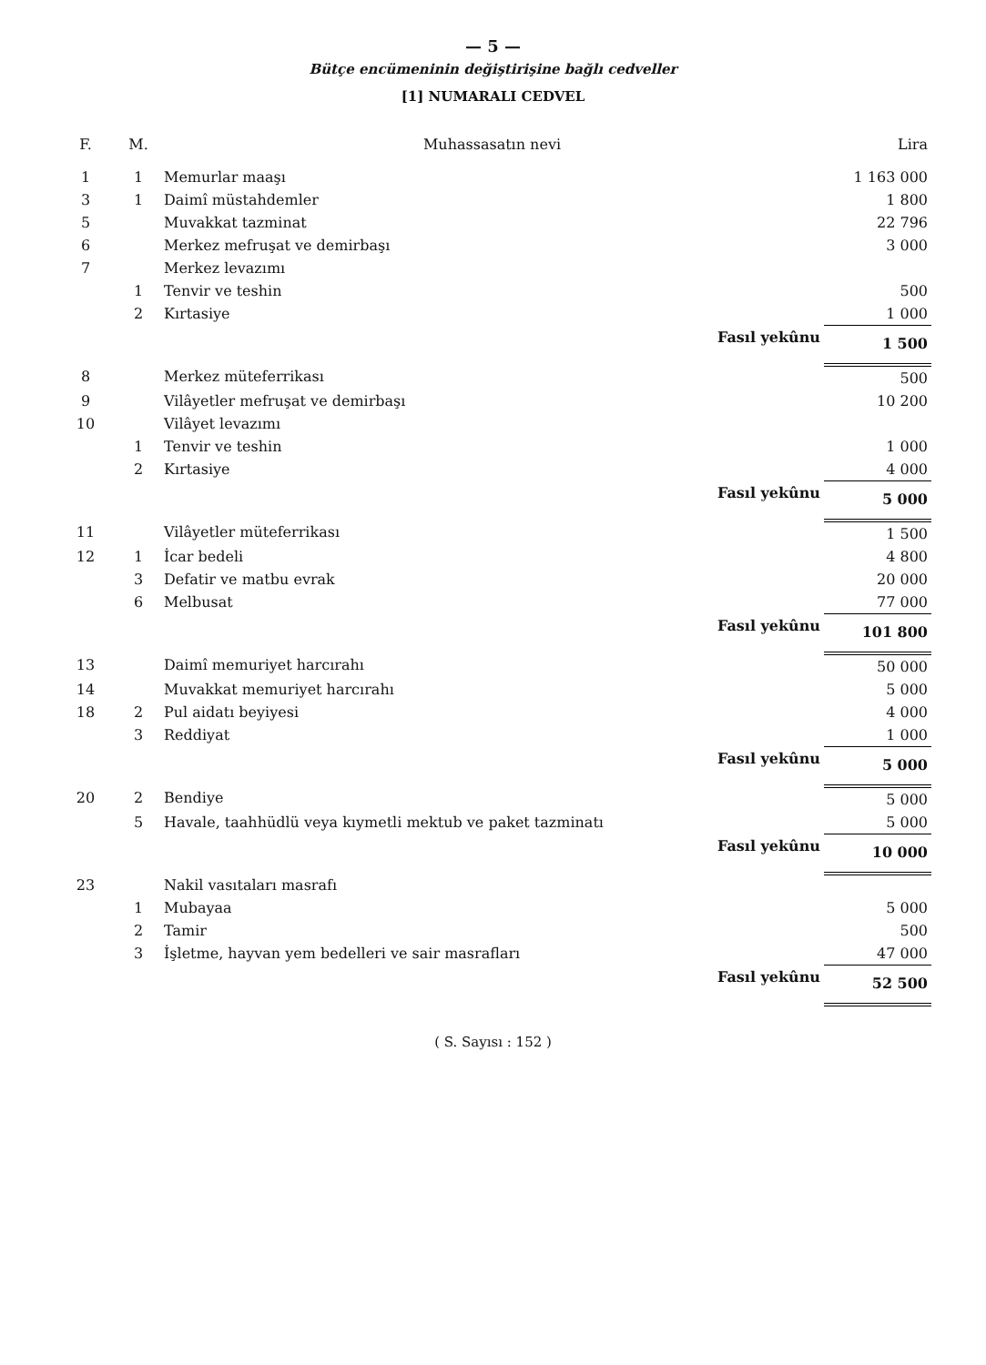— 5 —
Bütçe encümeninin değiştirişine bağlı cedveller
[1] NUMARALI CEDVEL
| F. | M. | Muhassasatın nevi | Lira |
| --- | --- | --- | --- |
| 1 | 1 | Memurlar maaşı | 1 163 000 |
| 3 | 1 | Daimî müstahdemler | 1 800 |
| 5 | | Muvakkat tazminat | 22 796 |
| 6 | | Merkez mefruşat ve demirbaşı | 3 000 |
| 7 | | Merkez levazımı | |
| | 1 | Tenvir ve teshin | 500 |
| | 2 | Kırtasiye | 1 000 |
| | | Fasıl yekûnu | 1 500 |
| 8 | | Merkez müteferrikası | 500 |
| 9 | | Vilâyetler mefruşat ve demirbaşı | 10 200 |
| 10 | | Vilâyet levazımı | |
| | 1 | Tenvir ve teshin | 1 000 |
| | 2 | Kırtasiye | 4 000 |
| | | Fasıl yekûnu | 5 000 |
| 11 | | Vilâyetler müteferrikası | 1 500 |
| 12 | 1 | İcar bedeli | 4 800 |
| | 3 | Defatir ve matbu evrak | 20 000 |
| | 6 | Melbusat | 77 000 |
| | | Fasıl yekûnu | 101 800 |
| 13 | | Daimî memuriyet harcırahı | 50 000 |
| 14 | | Muvakkat memuriyet harcırahı | 5 000 |
| 18 | 2 | Pul aidatı beyiyesi | 4 000 |
| | 3 | Reddiyat | 1 000 |
| | | Fasıl yekûnu | 5 000 |
| 20 | 2 | Bendiye | 5 000 |
| | 5 | Havale, taahhüdlü veya kıymetli mektub ve paket tazminatı | 5 000 |
| | | Fasıl yekûnu | 10 000 |
| 23 | | Nakil vasıtaları masrafı | |
| | 1 | Mubayaa | 5 000 |
| | 2 | Tamir | 500 |
| | 3 | İşletme, hayvan yem bedelleri ve sair masrafları | 47 000 |
| | | Fasıl yekûnu | 52 500 |
( S. Sayısı : 152 )